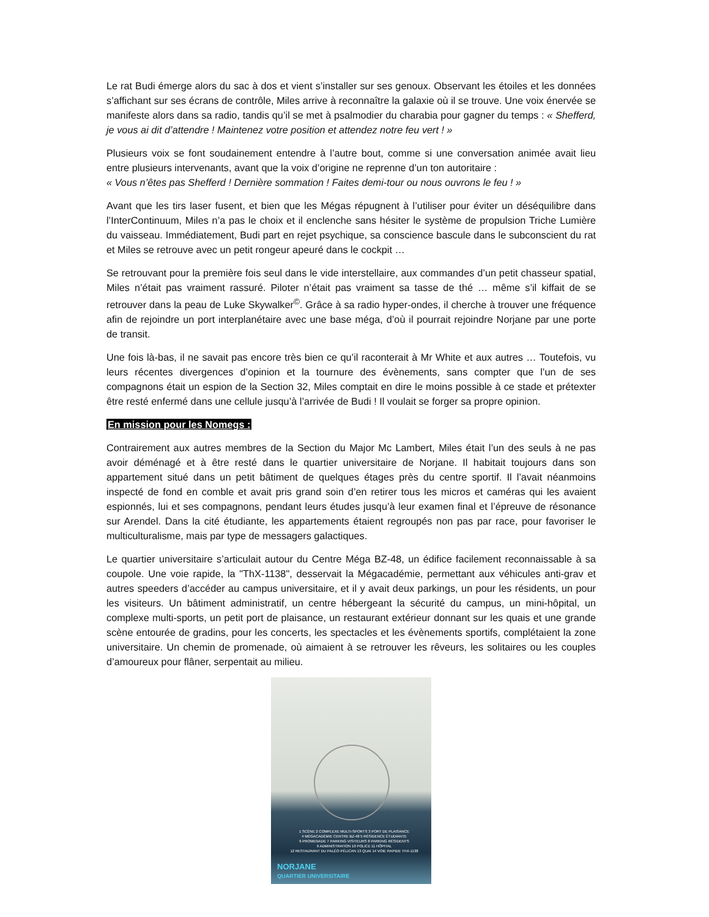Le rat Budi émerge alors du sac à dos et vient s’installer sur ses genoux. Observant les étoiles et les données s’affichant sur ses écrans de contrôle, Miles arrive à reconnaître la galaxie où il se trouve. Une voix énervée se manifeste alors dans sa radio, tandis qu’il se met à psalmodier du charabia pour gagner du temps : « Shefferd, je vous ai dit d’attendre ! Maintenez votre position et attendez notre feu vert ! »
Plusieurs voix se font soudainement entendre à l’autre bout, comme si une conversation animée avait lieu entre plusieurs intervenants, avant que la voix d’origine ne reprenne d’un ton autoritaire :
« Vous n’êtes pas Shefferd ! Dernière sommation ! Faites demi-tour ou nous ouvrons le feu ! »
Avant que les tirs laser fusent, et bien que les Mégas répugnent à l’utiliser pour éviter un déséquilibre dans l’InterContinuum, Miles n’a pas le choix et il enclenche sans hésiter le système de propulsion Triche Lumière du vaisseau. Immédiatement, Budi part en rejet psychique, sa conscience bascule dans le subconscient du rat et Miles se retrouve avec un petit rongeur apeuré dans le cockpit …
Se retrouvant pour la première fois seul dans le vide interstellaire, aux commandes d’un petit chasseur spatial, Miles n’était pas vraiment rassuré. Piloter n’était pas vraiment sa tasse de thé … même s’il kiffait de se retrouver dans la peau de Luke Skywalker<sup>©</sup>. Grâce à sa radio hyper-ondes, il cherche à trouver une fréquence afin de rejoindre un port interplanétaire avec une base méga, d’où il pourrait rejoindre Norjane par une porte de transit.
Une fois là-bas, il ne savait pas encore très bien ce qu’il raconterait à Mr White et aux autres … Toutefois, vu leurs récentes divergences d’opinion et la tournure des évènements, sans compter que l’un de ses compagnons était un espion de la Section 32, Miles comptait en dire le moins possible à ce stade et prétexter être resté enfermé dans une cellule jusqu’à l’arrivée de Budi ! Il voulait se forger sa propre opinion.
En mission pour les Nomegs :
Contrairement aux autres membres de la Section du Major Mc Lambert, Miles était l’un des seuls à ne pas avoir déménagé et à être resté dans le quartier universitaire de Norjane. Il habitait toujours dans son appartement situé dans un petit bâtiment de quelques étages près du centre sportif. Il l’avait néanmoins inspecté de fond en comble et avait pris grand soin d’en retirer tous les micros et caméras qui les avaient espionnés, lui et ses compagnons, pendant leurs études jusqu’à leur examen final et l’épreuve de résonance sur Arendel. Dans la cité étudiante, les appartements étaient regroupés non pas par race, pour favoriser le multiculturalisme, mais par type de messagers galactiques.
Le quartier universitaire s’articulait autour du Centre Méga BZ-48, un édifice facilement reconnaissable à sa coupole. Une voie rapide, la "ThX-1138", desservait la Mégacadémie, permettant aux véhicules anti-grav et autres speeders d’accéder au campus universitaire, et il y avait deux parkings, un pour les résidents, un pour les visiteurs. Un bâtiment administratif, un centre hébergeant la sécurité du campus, un mini-hôpital, un complexe multi-sports, un petit port de plaisance, un restaurant extérieur donnant sur les quais et une grande scène entourée de gradins, pour les concerts, les spectacles et les évènements sportifs, complétaient la zone universitaire. Un chemin de promenade, où aimaient à se retrouver les rêveurs, les solitaires ou les couples d’amoureux pour flâner, serpentait au milieu.
1 SCÈNE 2 COMPLEXE MULTI-SPORTS 3 PORT DE PLAISANCE
4 MÉGACADÉMIE CENTRE BZ-48 5 RÉSIDENCE ÉTUDIANTE
6 PROMENADE 7 PARKING VISITEURS 8 PARKING RÉSIDENTS
9 ADMINISTRATION 10 POLICE 11 HÔPITAL
12 RESTAURANT DU PALÉO-PÉLICAN 13 QUAI 14 VOIE RAPIDE THX-1138
NORJANE
QUARTIER UNIVERSITAIRE